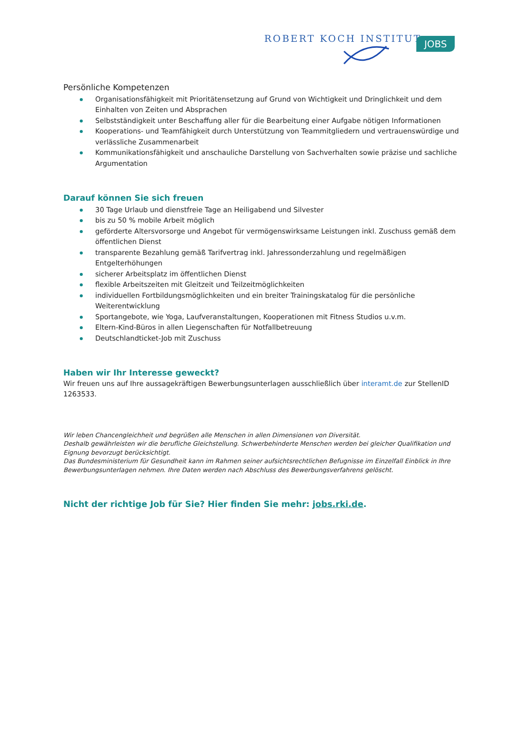ROBERT KOCH INSTITUT
JOBS
Persönliche Kompetenzen
Organisationsfähigkeit mit Prioritätensetzung auf Grund von Wichtigkeit und Dringlichkeit und dem Einhalten von Zeiten und Absprachen
Selbstständigkeit unter Beschaffung aller für die Bearbeitung einer Aufgabe nötigen Informationen
Kooperations- und Teamfähigkeit durch Unterstützung von Teammitgliedern und vertrauenswürdige und verlässliche Zusammenarbeit
Kommunikationsfähigkeit und anschauliche Darstellung von Sachverhalten sowie präzise und sachliche Argumentation
Darauf können Sie sich freuen
30 Tage Urlaub und dienstfreie Tage an Heiligabend und Silvester
bis zu 50 % mobile Arbeit möglich
geförderte Altersvorsorge und Angebot für vermögenswirksame Leistungen inkl. Zuschuss gemäß dem öffentlichen Dienst
transparente Bezahlung gemäß Tarifvertrag inkl. Jahressonderzahlung und regelmäßigen Entgelterhöhungen
sicherer Arbeitsplatz im öffentlichen Dienst
flexible Arbeitszeiten mit Gleitzeit und Teilzeitmöglichkeiten
individuellen Fortbildungsmöglichkeiten und ein breiter Trainingskatalog für die persönliche Weiterentwicklung
Sportangebote, wie Yoga, Laufveranstaltungen, Kooperationen mit Fitness Studios u.v.m.
Eltern-Kind-Büros in allen Liegenschaften für Notfallbetreuung
Deutschlandticket-Job mit Zuschuss
Haben wir Ihr Interesse geweckt?
Wir freuen uns auf Ihre aussagekräftigen Bewerbungsunterlagen ausschließlich über interamt.de zur StellenID 1263533.
Wir leben Chancengleichheit und begrüßen alle Menschen in allen Dimensionen von Diversität.
Deshalb gewährleisten wir die berufliche Gleichstellung. Schwerbehinderte Menschen werden bei gleicher Qualifikation und Eignung bevorzugt berücksichtigt.
Das Bundesministerium für Gesundheit kann im Rahmen seiner aufsichtsrechtlichen Befugnisse im Einzelfall Einblick in Ihre Bewerbungsunterlagen nehmen. Ihre Daten werden nach Abschluss des Bewerbungsverfahrens gelöscht.
Nicht der richtige Job für Sie? Hier finden Sie mehr: jobs.rki.de.